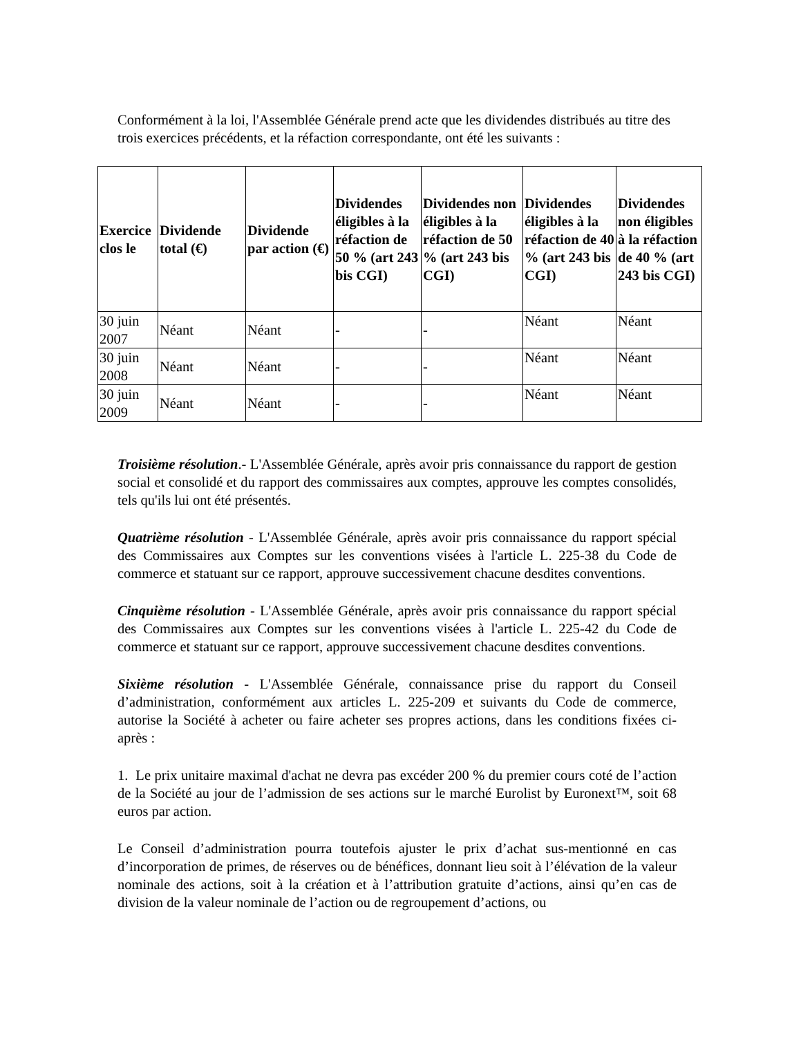Conformément à la loi, l'Assemblée Générale prend acte que les dividendes distribués au titre des trois exercices précédents, et la réfaction correspondante, ont été les suivants :
| Exercice clos le | Dividende total (€) | Dividende par action (€) | Dividendes éligibles à la réfaction de 50 % (art 243 bis CGI) | Dividendes non éligibles à la réfaction de 50 % (art 243 bis CGI) | Dividendes éligibles à la réfaction de 40 % (art 243 bis CGI) | Dividendes non éligibles à la réfaction de 40 % (art 243 bis CGI) |
| --- | --- | --- | --- | --- | --- | --- |
| 30 juin 2007 | Néant | Néant | - | - | Néant | Néant |
| 30 juin 2008 | Néant | Néant | - | - | Néant | Néant |
| 30 juin 2009 | Néant | Néant | - | - | Néant | Néant |
Troisième résolution.- L'Assemblée Générale, après avoir pris connaissance du rapport de gestion social et consolidé et du rapport des commissaires aux comptes, approuve les comptes consolidés, tels qu'ils lui ont été présentés.
Quatrième résolution - L'Assemblée Générale, après avoir pris connaissance du rapport spécial des Commissaires aux Comptes sur les conventions visées à l'article L. 225-38 du Code de commerce et statuant sur ce rapport, approuve successivement chacune desdites conventions.
Cinquième résolution - L'Assemblée Générale, après avoir pris connaissance du rapport spécial des Commissaires aux Comptes sur les conventions visées à l'article L. 225-42 du Code de commerce et statuant sur ce rapport, approuve successivement chacune desdites conventions.
Sixième résolution - L'Assemblée Générale, connaissance prise du rapport du Conseil d’administration, conformément aux articles L. 225-209 et suivants du Code de commerce, autorise la Société à acheter ou faire acheter ses propres actions, dans les conditions fixées ci-après :
1. Le prix unitaire maximal d'achat ne devra pas excéder 200 % du premier cours coté de l’action de la Société au jour de l’admission de ses actions sur le marché Eurolist by Euronext™, soit 68 euros par action.
Le Conseil d’administration pourra toutefois ajuster le prix d’achat sus-mentionné en cas d’incorporation de primes, de réserves ou de bénéfices, donnant lieu soit à l’élévation de la valeur nominale des actions, soit à la création et à l’attribution gratuite d’actions, ainsi qu’en cas de division de la valeur nominale de l’action ou de regroupement d’actions, ou